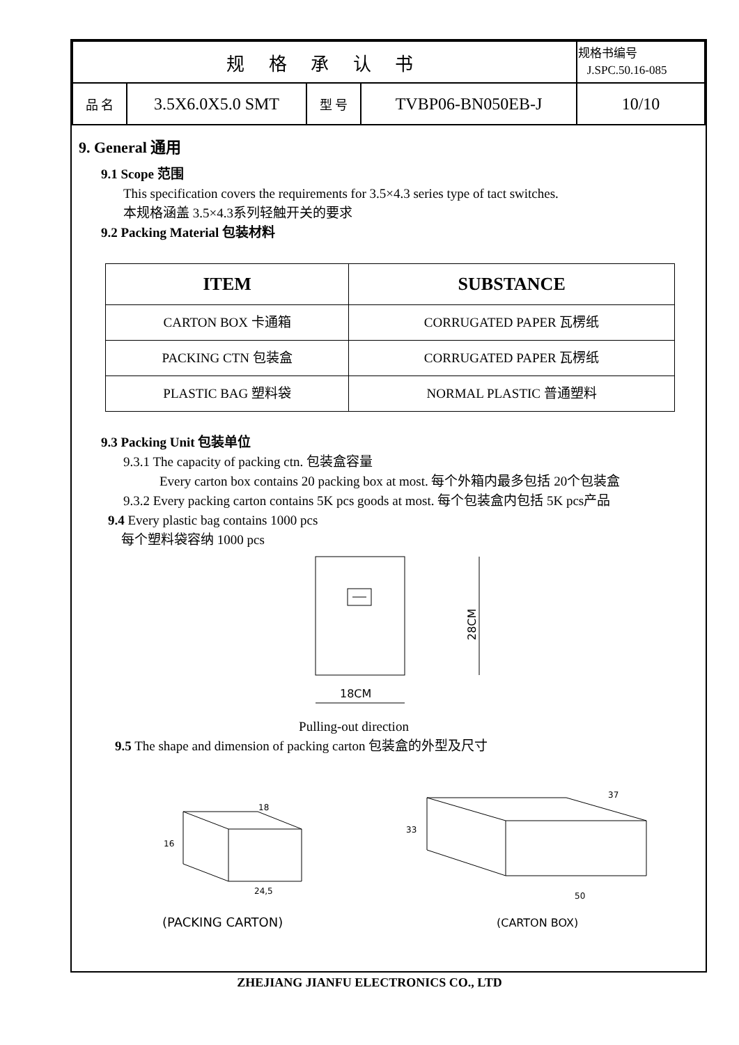| 规 格 承 认 书 | | | | 规格书编号 J.SPC.50.16-085 |
| 品 名 | 3.5X6.0X5.0 SMT | 型 号 | TVBP06-BN050EB-J | 10/10 |
9. General 通用
9.1 Scope 范围
This specification covers the requirements for 3.5×4.3 series type of tact switches.
本规格涵盖 3.5×4.3系列轻触开关的要求
9.2 Packing Material 包装材料
| ITEM | SUBSTANCE |
| --- | --- |
| CARTON BOX 卡通箱 | CORRUGATED PAPER 瓦楞纸 |
| PACKING CTN 包装盒 | CORRUGATED PAPER 瓦楞纸 |
| PLASTIC BAG 塑料袋 | NORMAL PLASTIC 普通塑料 |
9.3 Packing Unit 包装单位
9.3.1 The capacity of packing ctn. 包装盒容量
Every carton box contains 20 packing box at most. 每个外箱内最多包括 20个包装盒
9.3.2 Every packing carton contains 5K pcs goods at most. 每个包装盒内包括 5K pcs产品
9.4 Every plastic bag contains 1000 pcs
每个塑料袋容纳 1000 pcs
28CM
18CM
Pulling-out direction
9.5 The shape and dimension of packing carton 包装盒的外型及尺寸
16
18
24,5
(PACKING CARTON)
33
37
50
(CARTON BOX)
ZHEJIANG JIANFU ELECTRONICS CO., LTD